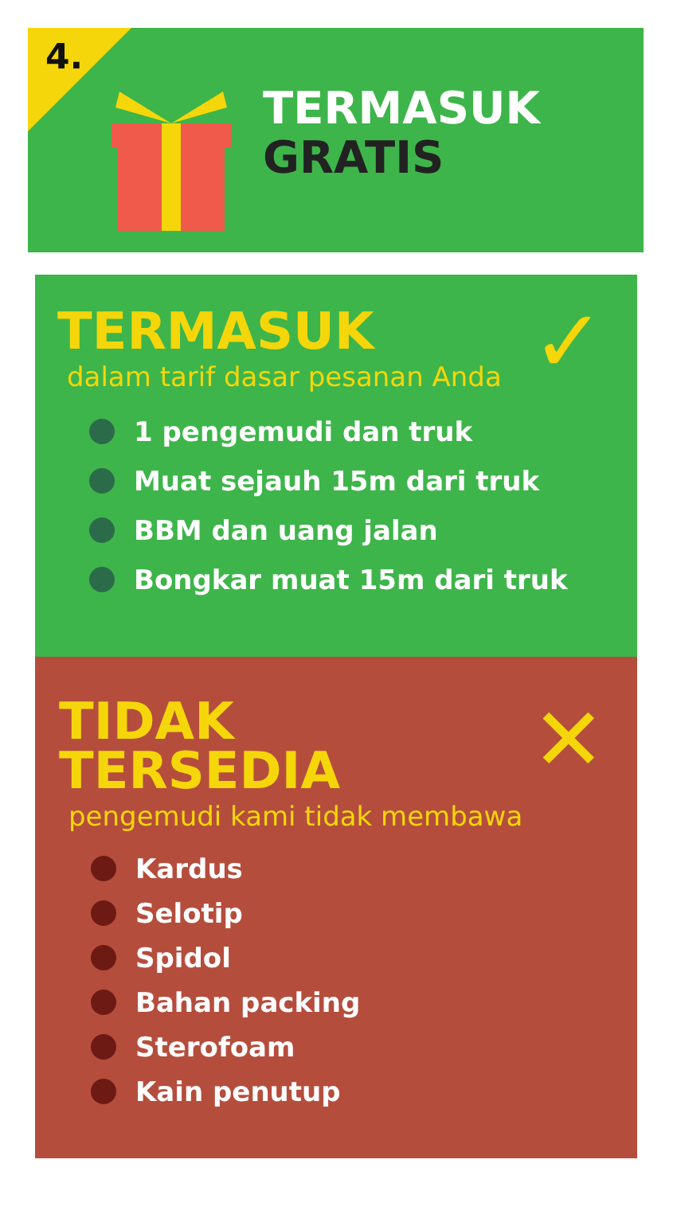4.
TERMASUK
GRATIS
✓
TERMASUK
dalam tarif dasar pesanan Anda
1 pengemudi dan truk
Muat sejauh 15m dari truk
BBM dan uang jalan
Bongkar muat 15m dari truk
✕
TIDAK
TERSEDIA
pengemudi kami tidak membawa
Kardus
Selotip
Spidol
Bahan packing
Sterofoam
Kain penutup